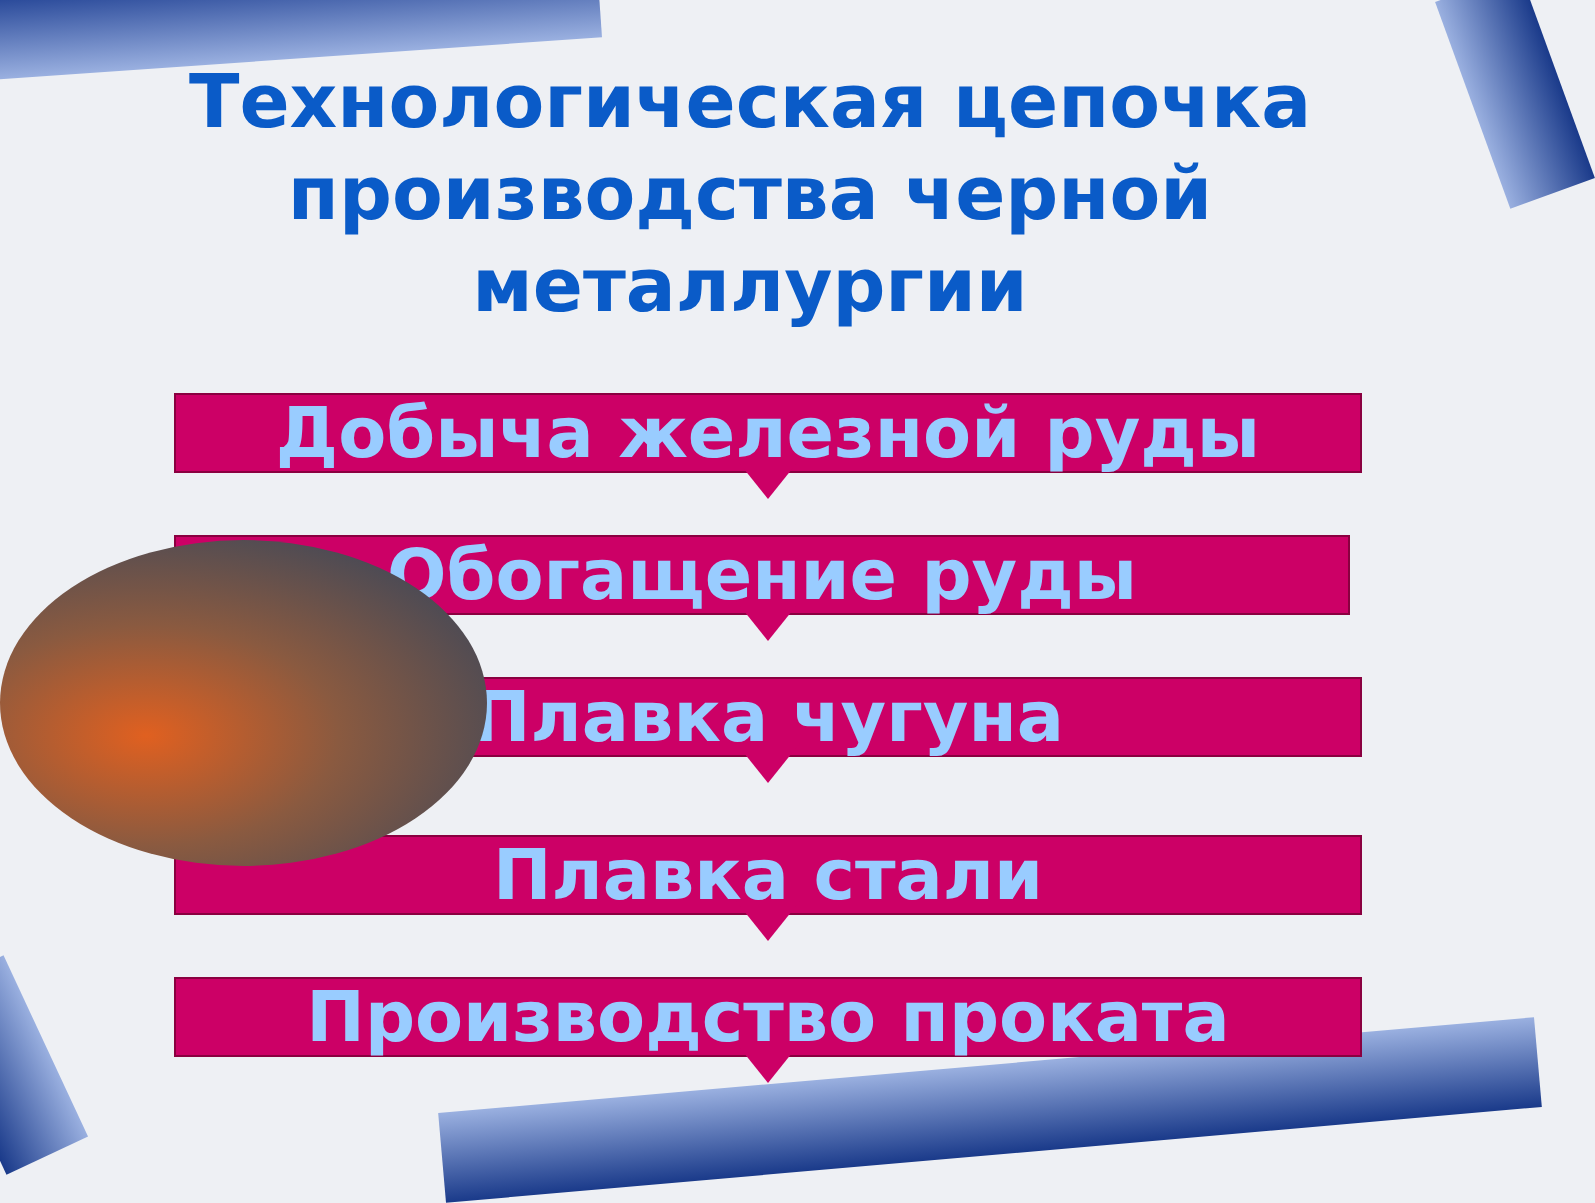Технологическая цепочка
производства черной металлургии
Добыча железной руды
Обогащение руды
Плавка чугуна
Плавка стали
Производство проката